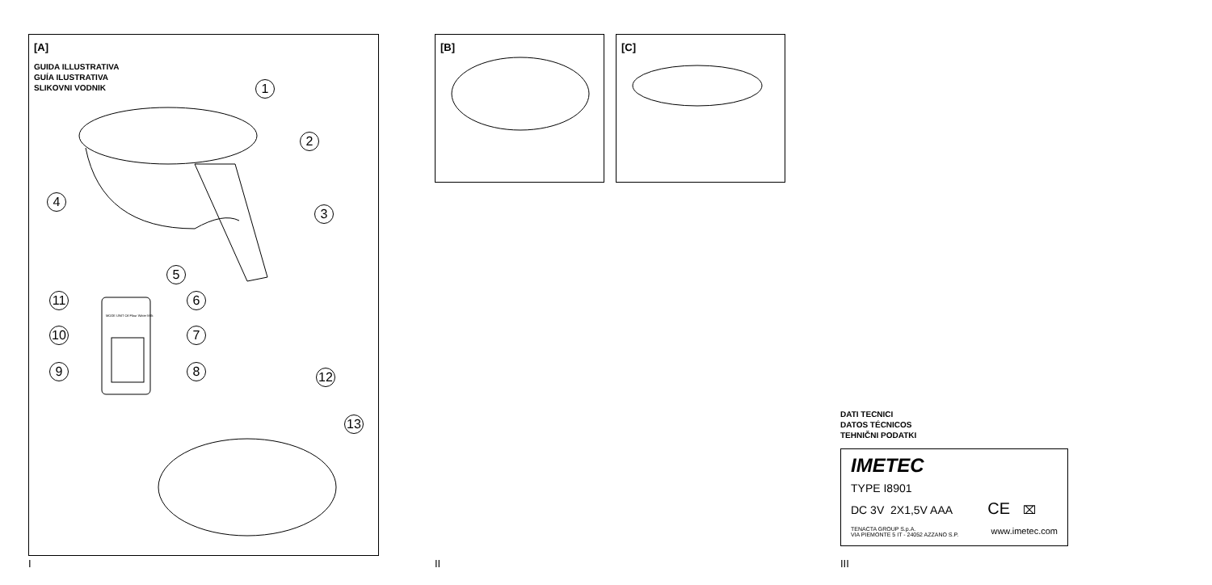[A]
GUIDA ILLUSTRATIVA
GUÍA ILUSTRATIVA
SLIKOVNI VODNIK
1
2
3
4
5
6
7
8 9
10
11
12
13
MODE UNIT Oil Flour Water Milk
I
[B] [C]
II
DATI TECNICI
DATOS TÉCNICOS
TEHNIČNI PODATKI
IMETEC
TYPE I8901
DC 3V 2X1,5V AAA CE ⌧
TENACTA GROUP S.p.A.
VIA PIEMONTE 5 IT - 24052 AZZANO S.P.
www.imetec.com
III